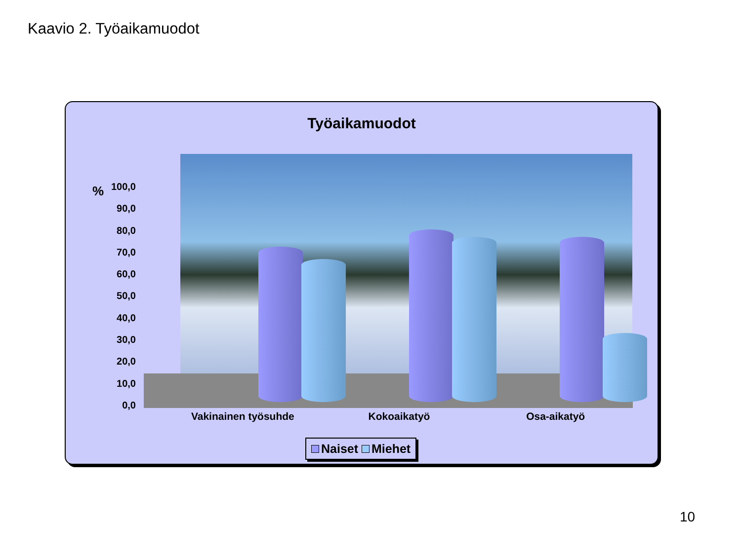Kaavio 2. Työaikamuodot
Työaikamuodot
%
100,0
90,0
80,0
70,0
60,0
50,0
40,0
30,0
20,0
10,0
0,0
Vakinainen työsuhde Kokoaikatyö Osa-aikatyö
Naiset Miehet
10